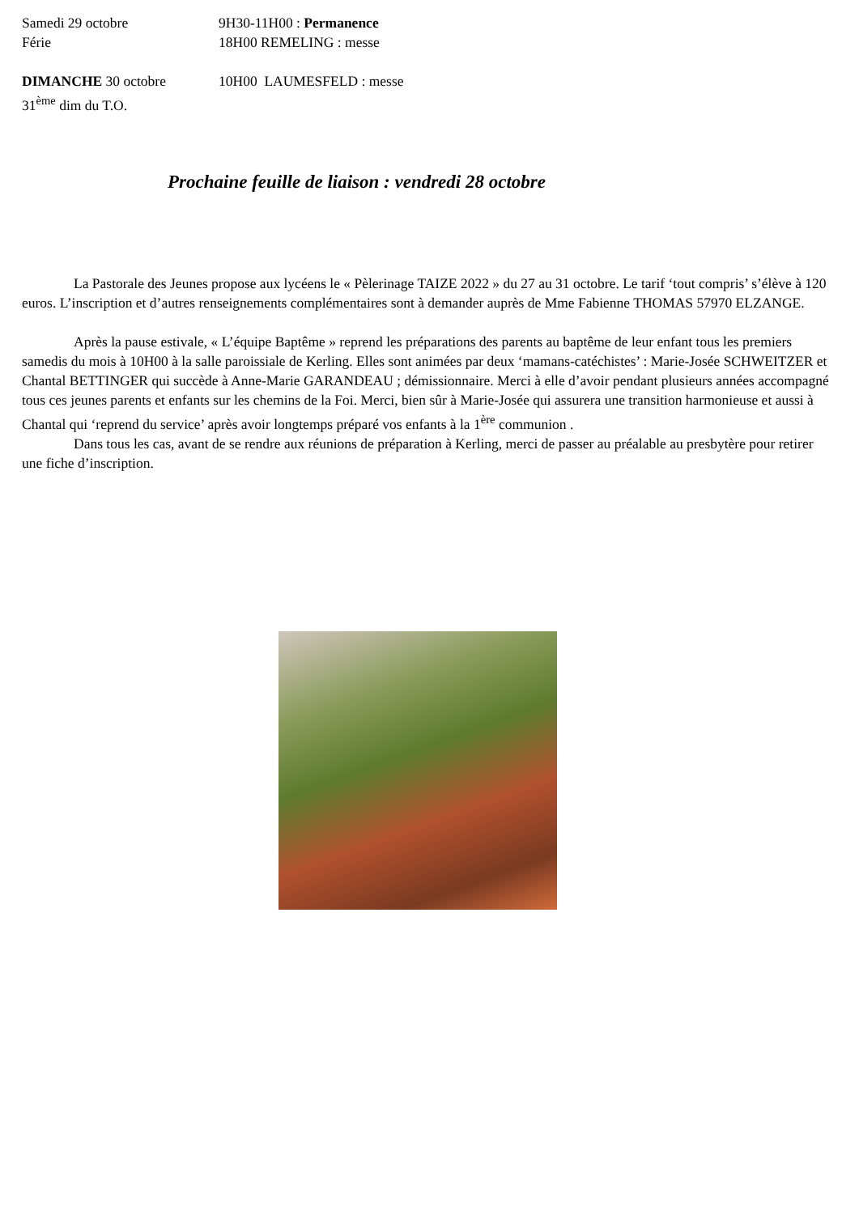Samedi 29 octobre 9H30-11H00 : Permanence
Férie 18H00 REMELING : messe
DIMANCHE 30 octobre 10H00 LAUMESFELD : messe
31<sup>ème</sup> dim du T.O.
Prochaine feuille de liaison : vendredi 28 octobre
La Pastorale des Jeunes propose aux lycéens le « Pèlerinage TAIZE 2022 » du 27 au 31 octobre. Le tarif ‘tout compris’ s’élève à 120 euros. L’inscription et d’autres renseignements complémentaires sont à demander auprès de Mme Fabienne THOMAS 57970 ELZANGE.
Après la pause estivale, « L’équipe Baptême » reprend les préparations des parents au baptême de leur enfant tous les premiers samedis du mois à 10H00 à la salle paroissiale de Kerling. Elles sont animées par deux ‘mamans-catéchistes’ : Marie-Josée SCHWEITZER et Chantal BETTINGER qui succède à Anne-Marie GARANDEAU ; démissionnaire. Merci à elle d’avoir pendant plusieurs années accompagné tous ces jeunes parents et enfants sur les chemins de la Foi. Merci, bien sûr à Marie-Josée qui assurera une transition harmonieuse et aussi à Chantal qui ‘reprend du service’ après avoir longtemps préparé vos enfants à la 1<sup>ère</sup> communion .
Dans tous les cas, avant de se rendre aux réunions de préparation à Kerling, merci de passer au préalable au presbytère pour retirer une fiche d’inscription.